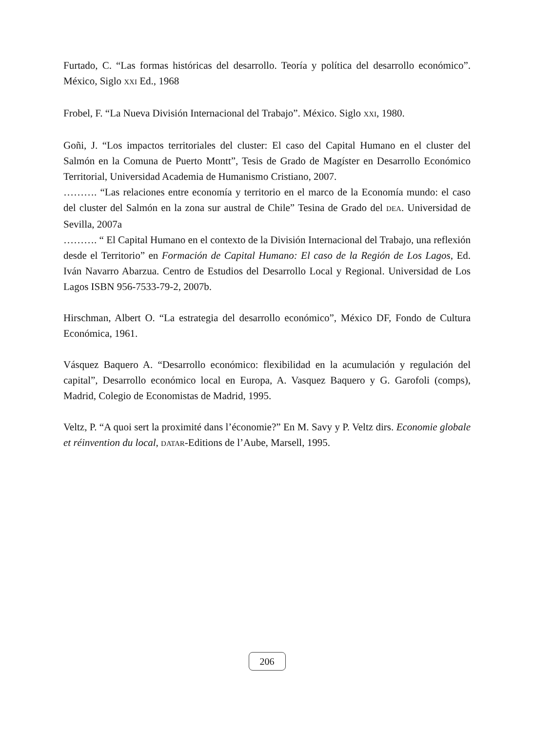Furtado, C. “Las formas históricas del desarrollo. Teoría y política del desarrollo económico”. México, Siglo XXI Ed., 1968
Frobel, F. “La Nueva División Internacional del Trabajo”. México. Siglo XXI, 1980.
Goñi, J. “Los impactos territoriales del cluster: El caso del Capital Humano en el cluster del Salmón en la Comuna de Puerto Montt”, Tesis de Grado de Magíster en Desarrollo Económico Territorial, Universidad Academia de Humanismo Cristiano, 2007.
………. “Las relaciones entre economía y territorio en el marco de la Economía mundo: el caso del cluster del Salmón en la zona sur austral de Chile” Tesina de Grado del DEA. Universidad de Sevilla, 2007a
………. “ El Capital Humano en el contexto de la División Internacional del Trabajo, una reflexión desde el Territorio” en Formación de Capital Humano: El caso de la Región de Los Lagos, Ed. Iván Navarro Abarzua. Centro de Estudios del Desarrollo Local y Regional. Universidad de Los Lagos ISBN 956-7533-79-2, 2007b.
Hirschman, Albert O. “La estrategia del desarrollo económico”, México DF, Fondo de Cultura Económica, 1961.
Vásquez Baquero A. “Desarrollo económico: flexibilidad en la acumulación y regulación del capital”, Desarrollo económico local en Europa, A. Vasquez Baquero y G. Garofoli (comps), Madrid, Colegio de Economistas de Madrid, 1995.
Veltz, P. “A quoi sert la proximité dans l’économie?” En M. Savy y P. Veltz dirs. Economie globale et réinvention du local, DATAR-Editions de l’Aube, Marsell, 1995.
206